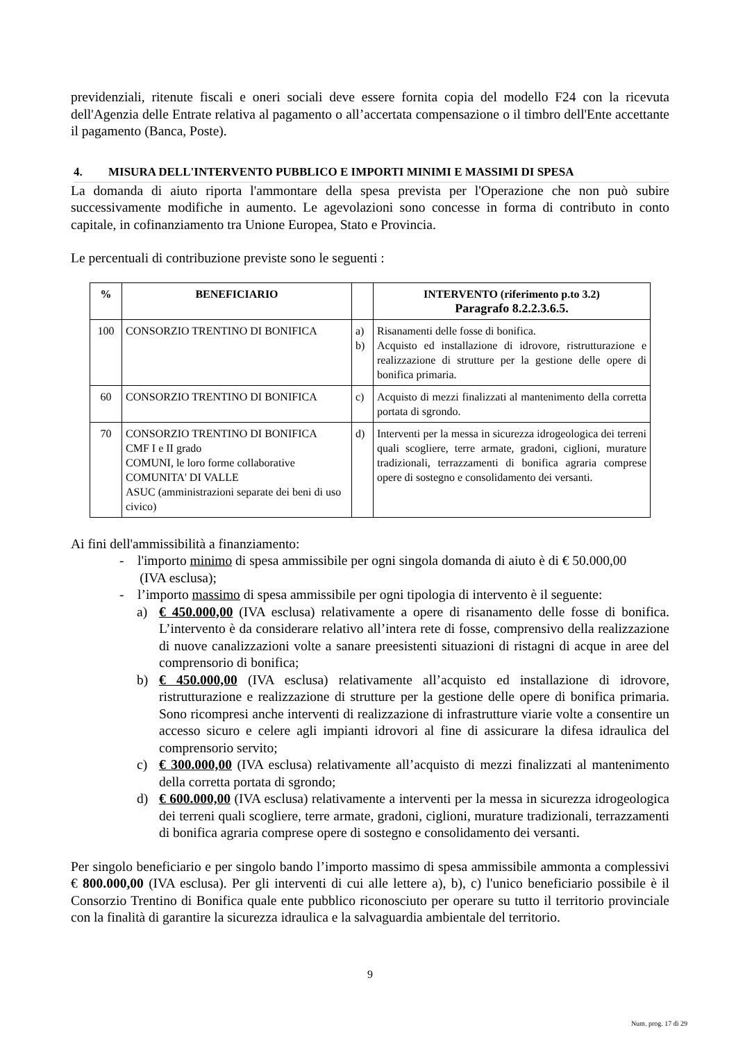previdenziali, ritenute fiscali e oneri sociali deve essere fornita copia del modello F24 con la ricevuta dell'Agenzia delle Entrate relativa al pagamento o all’accertata compensazione o il timbro dell'Ente accettante il pagamento (Banca, Poste).
4. MISURA DELL'INTERVENTO PUBBLICO E IMPORTI MINIMI E MASSIMI DI SPESA
La domanda di aiuto riporta l'ammontare della spesa prevista per l'Operazione che non può subire successivamente modifiche in aumento. Le agevolazioni sono concesse in forma di contributo in conto capitale, in cofinanziamento tra Unione Europea, Stato e Provincia.
Le percentuali di contribuzione previste sono le seguenti :
| % | BENEFICIARIO | | INTERVENTO (riferimento p.to 3.2) Paragrafo 8.2.2.3.6.5. |
| --- | --- | --- | --- |
| 100 | CONSORZIO TRENTINO DI BONIFICA | a) b) | Risanamenti delle fosse di bonifica. Acquisto ed installazione di idrovore, ristrutturazione e realizzazione di strutture per la gestione delle opere di bonifica primaria. |
| 60 | CONSORZIO TRENTINO DI BONIFICA | c) | Acquisto di mezzi finalizzati al mantenimento della corretta portata di sgrondo. |
| 70 | CONSORZIO TRENTINO DI BONIFICA CMF I e II grado COMUNI, le loro forme collaborative COMUNITA' DI VALLE ASUC (amministrazioni separate dei beni di uso civico) | d) | Interventi per la messa in sicurezza idrogeologica dei terreni quali scogliere, terre armate, gradoni, ciglioni, murature tradizionali, terrazzamenti di bonifica agraria comprese opere di sostegno e consolidamento dei versanti. |
Ai fini dell'ammissibilità a finanziamento:
- l'importo minimo di spesa ammissibile per ogni singola domanda di aiuto è di € 50.000,00
(IVA esclusa);
- l’importo massimo di spesa ammissibile per ogni tipologia di intervento è il seguente:
a) € 450.000,00 (IVA esclusa) relativamente a opere di risanamento delle fosse di bonifica. L’intervento è da considerare relativo all’intera rete di fosse, comprensivo della realizzazione di nuove canalizzazioni volte a sanare preesistenti situazioni di ristagni di acque in aree del comprensorio di bonifica;
b) € 450.000,00 (IVA esclusa) relativamente all’acquisto ed installazione di idrovore, ristrutturazione e realizzazione di strutture per la gestione delle opere di bonifica primaria. Sono ricompresi anche interventi di realizzazione di infrastrutture viarie volte a consentire un accesso sicuro e celere agli impianti idrovori al fine di assicurare la difesa idraulica del comprensorio servito;
c) € 300.000,00 (IVA esclusa) relativamente all’acquisto di mezzi finalizzati al mantenimento della corretta portata di sgrondo;
d) € 600.000,00 (IVA esclusa) relativamente a interventi per la messa in sicurezza idrogeologica dei terreni quali scogliere, terre armate, gradoni, ciglioni, murature tradizionali, terrazzamenti di bonifica agraria comprese opere di sostegno e consolidamento dei versanti.
Per singolo beneficiario e per singolo bando l’importo massimo di spesa ammissibile ammonta a complessivi € 800.000,00 (IVA esclusa). Per gli interventi di cui alle lettere a), b), c) l'unico beneficiario possibile è il Consorzio Trentino di Bonifica quale ente pubblico riconosciuto per operare su tutto il territorio provinciale con la finalità di garantire la sicurezza idraulica e la salvaguardia ambientale del territorio.
9
Num. prog. 17 di 29